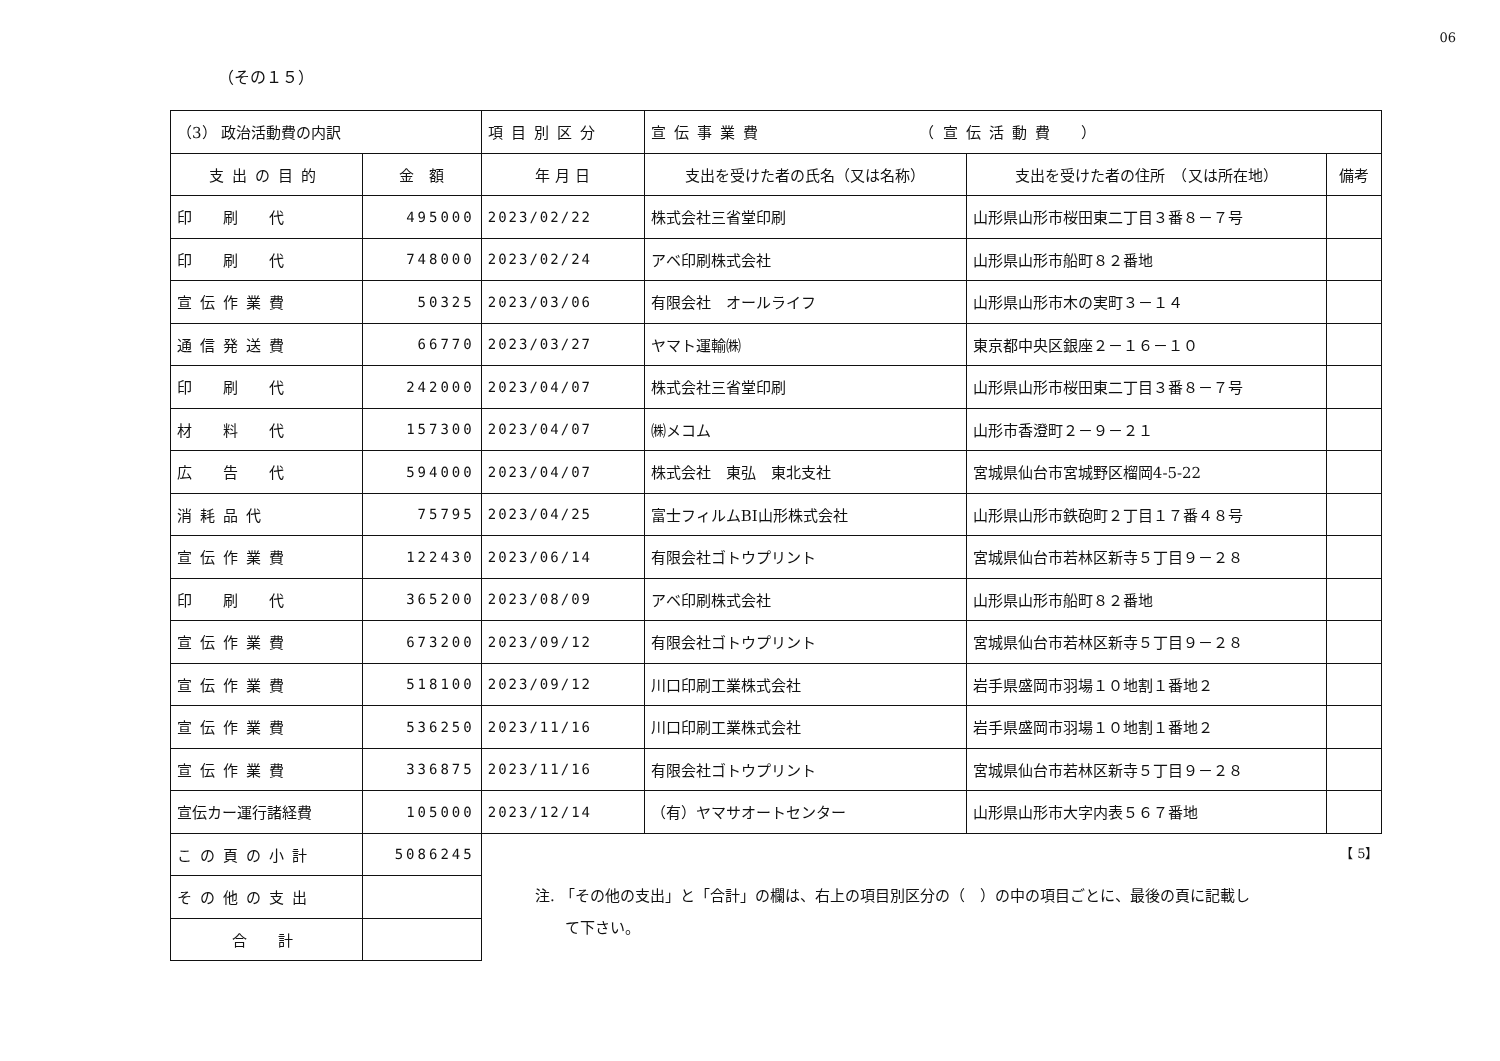06
（その１５）
| （3） 政治活動費の内訳 | | 項目別区分 | 宣伝事業費 （宣伝活動費 ） | | |
| 支出の目的 | 金 額 | 年 月 日 | 支出を受けた者の氏名（又は名称） | 支出を受けた者の住所 （又は所在地） | 備考 |
| 印 刷 代 | 495000 | 2023/02/22 | 株式会社三省堂印刷 | 山形県山形市桜田東二丁目３番８－７号 | |
| 印 刷 代 | 748000 | 2023/02/24 | アベ印刷株式会社 | 山形県山形市船町８２番地 | |
| 宣伝作業費 | 50325 | 2023/03/06 | 有限会社 オールライフ | 山形県山形市木の実町３－１４ | |
| 通信発送費 | 66770 | 2023/03/27 | ヤマト運輸㈱ | 東京都中央区銀座２－１６－１０ | |
| 印 刷 代 | 242000 | 2023/04/07 | 株式会社三省堂印刷 | 山形県山形市桜田東二丁目３番８－７号 | |
| 材 料 代 | 157300 | 2023/04/07 | ㈱メコム | 山形市香澄町２－９－２１ | |
| 広 告 代 | 594000 | 2023/04/07 | 株式会社 東弘 東北支社 | 宮城県仙台市宮城野区榴岡4-5-22 | |
| 消耗品代 | 75795 | 2023/04/25 | 富士フィルムBI山形株式会社 | 山形県山形市鉄砲町２丁目１７番４８号 | |
| 宣伝作業費 | 122430 | 2023/06/14 | 有限会社ゴトウプリント | 宮城県仙台市若林区新寺５丁目９－２８ | |
| 印 刷 代 | 365200 | 2023/08/09 | アベ印刷株式会社 | 山形県山形市船町８２番地 | |
| 宣伝作業費 | 673200 | 2023/09/12 | 有限会社ゴトウプリント | 宮城県仙台市若林区新寺５丁目９－２８ | |
| 宣伝作業費 | 518100 | 2023/09/12 | 川口印刷工業株式会社 | 岩手県盛岡市羽場１０地割１番地２ | |
| 宣伝作業費 | 536250 | 2023/11/16 | 川口印刷工業株式会社 | 岩手県盛岡市羽場１０地割１番地２ | |
| 宣伝作業費 | 336875 | 2023/11/16 | 有限会社ゴトウプリント | 宮城県仙台市若林区新寺５丁目９－２８ | |
| 宣伝カー運行諸経費 | 105000 | 2023/12/14 | （有）ヤマサオートセンター | 山形県山形市大字内表５６７番地 | |
| この頁の小計 | 5086245 | | | | |
| その他の支出 | | | | | |
| 合 計 | | | | | |
【 5】
注. 「その他の支出」と「合計」の欄は、右上の項目別区分の（　）の中の項目ごとに、最後の頁に記載し
　　て下さい。